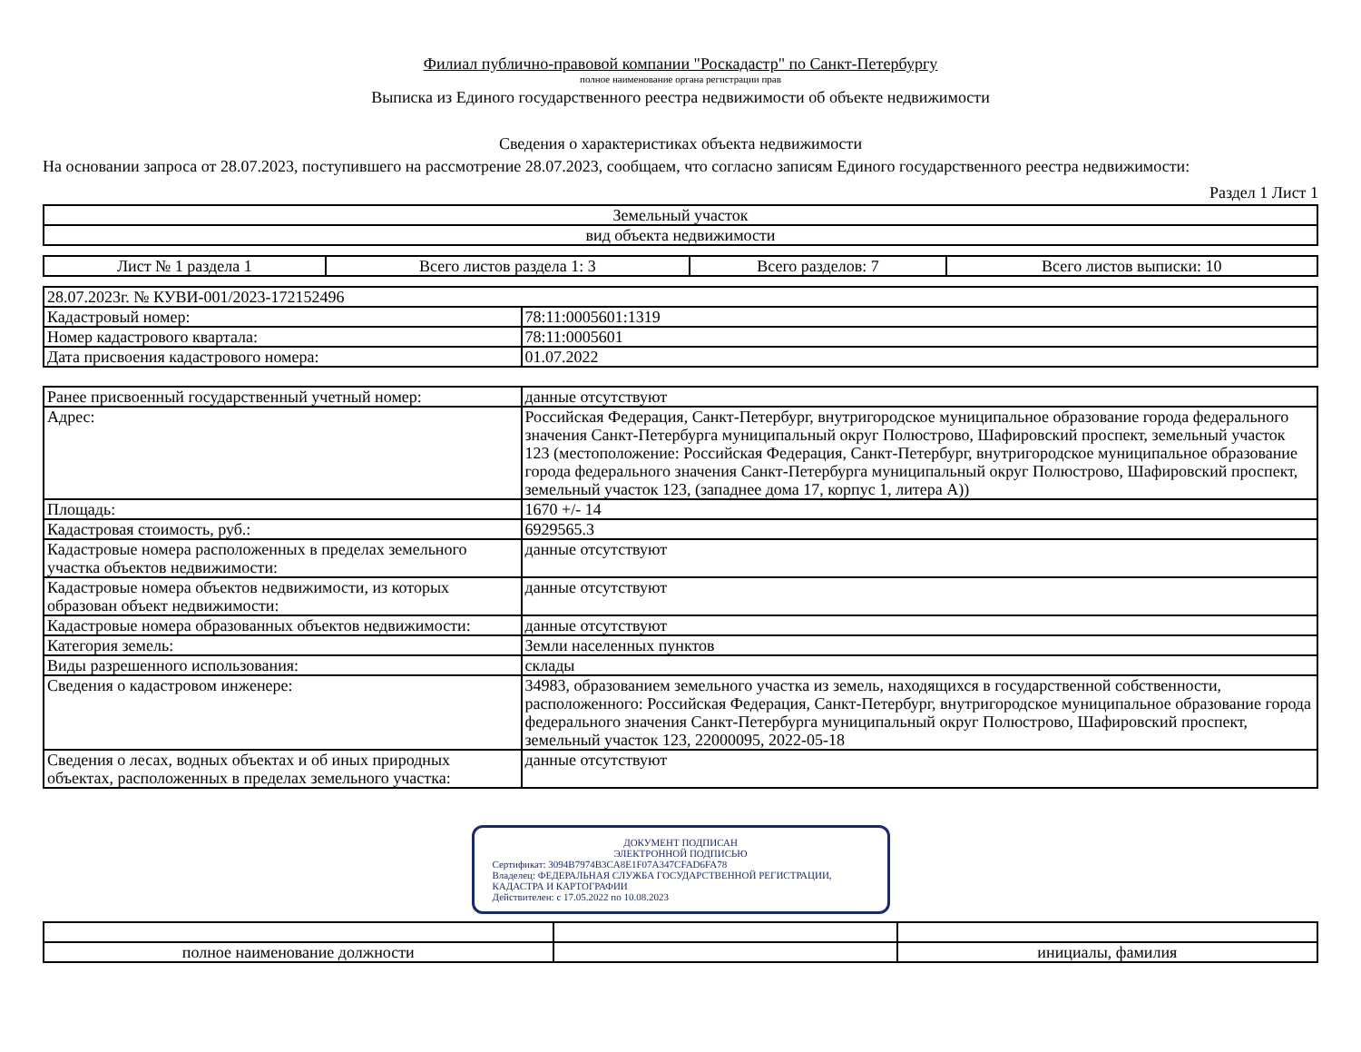Филиал публично-правовой компании "Роскадастр" по Санкт-Петербургу
полное наименование органа регистрации прав
Выписка из Единого государственного реестра недвижимости об объекте недвижимости
Сведения о характеристиках объекта недвижимости
На основании запроса от 28.07.2023, поступившего на рассмотрение 28.07.2023, сообщаем, что согласно записям Единого государственного реестра недвижимости:
Раздел 1 Лист 1
| Земельный участок |
| вид объекта недвижимости |
| Лист № 1 раздела 1 | Всего листов раздела 1: 3 | Всего разделов: 7 | Всего листов выписки: 10 |
| 28.07.2023г. № КУВИ-001/2023-172152496 | |
| Кадастровый номер: | 78:11:0005601:1319 |
| Номер кадастрового квартала: | 78:11:0005601 |
| Дата присвоения кадастрового номера: | 01.07.2022 |
| Ранее присвоенный государственный учетный номер: | данные отсутствуют |
| Адрес: | Российская Федерация, Санкт-Петербург, внутригородское муниципальное образование города федерального значения Санкт-Петербурга муниципальный округ Полюстрово, Шафировский проспект, земельный участок 123 (местоположение: Российская Федерация, Санкт-Петербург, внутригородское муниципальное образование города федерального значения Санкт-Петербурга муниципальный округ Полюстрово, Шафировский проспект, земельный участок 123, (западнее дома 17, корпус 1, литера А)) |
| Площадь: | 1670 +/- 14 |
| Кадастровая стоимость, руб.: | 6929565.3 |
| Кадастровые номера расположенных в пределах земельного участка объектов недвижимости: | данные отсутствуют |
| Кадастровые номера объектов недвижимости, из которых образован объект недвижимости: | данные отсутствуют |
| Кадастровые номера образованных объектов недвижимости: | данные отсутствуют |
| Категория земель: | Земли населенных пунктов |
| Виды разрешенного использования: | склады |
| Сведения о кадастровом инженере: | 34983, образованием земельного участка из земель, находящихся в государственной собственности, расположенного: Российская Федерация, Санкт-Петербург, внутригородское муниципальное образование города федерального значения Санкт-Петербурга муниципальный округ Полюстрово, Шафировский проспект, земельный участок 123, 22000095, 2022-05-18 |
| Сведения о лесах, водных объектах и об иных природных объектах, расположенных в пределах земельного участка: | данные отсутствуют |
ДОКУМЕНТ ПОДПИСАН
ЭЛЕКТРОННОЙ ПОДПИСЬЮ
Сертификат: 3094B7974B3CA8E1F07A347CFAD6FA78
Владелец: ФЕДЕРАЛЬНАЯ СЛУЖБА ГОСУДАРСТВЕННОЙ РЕГИСТРАЦИИ, КАДАСТРА И КАРТОГРАФИИ
Действителен: с 17.05.2022 по 10.08.2023
| полное наименование должности | | инициалы, фамилия |